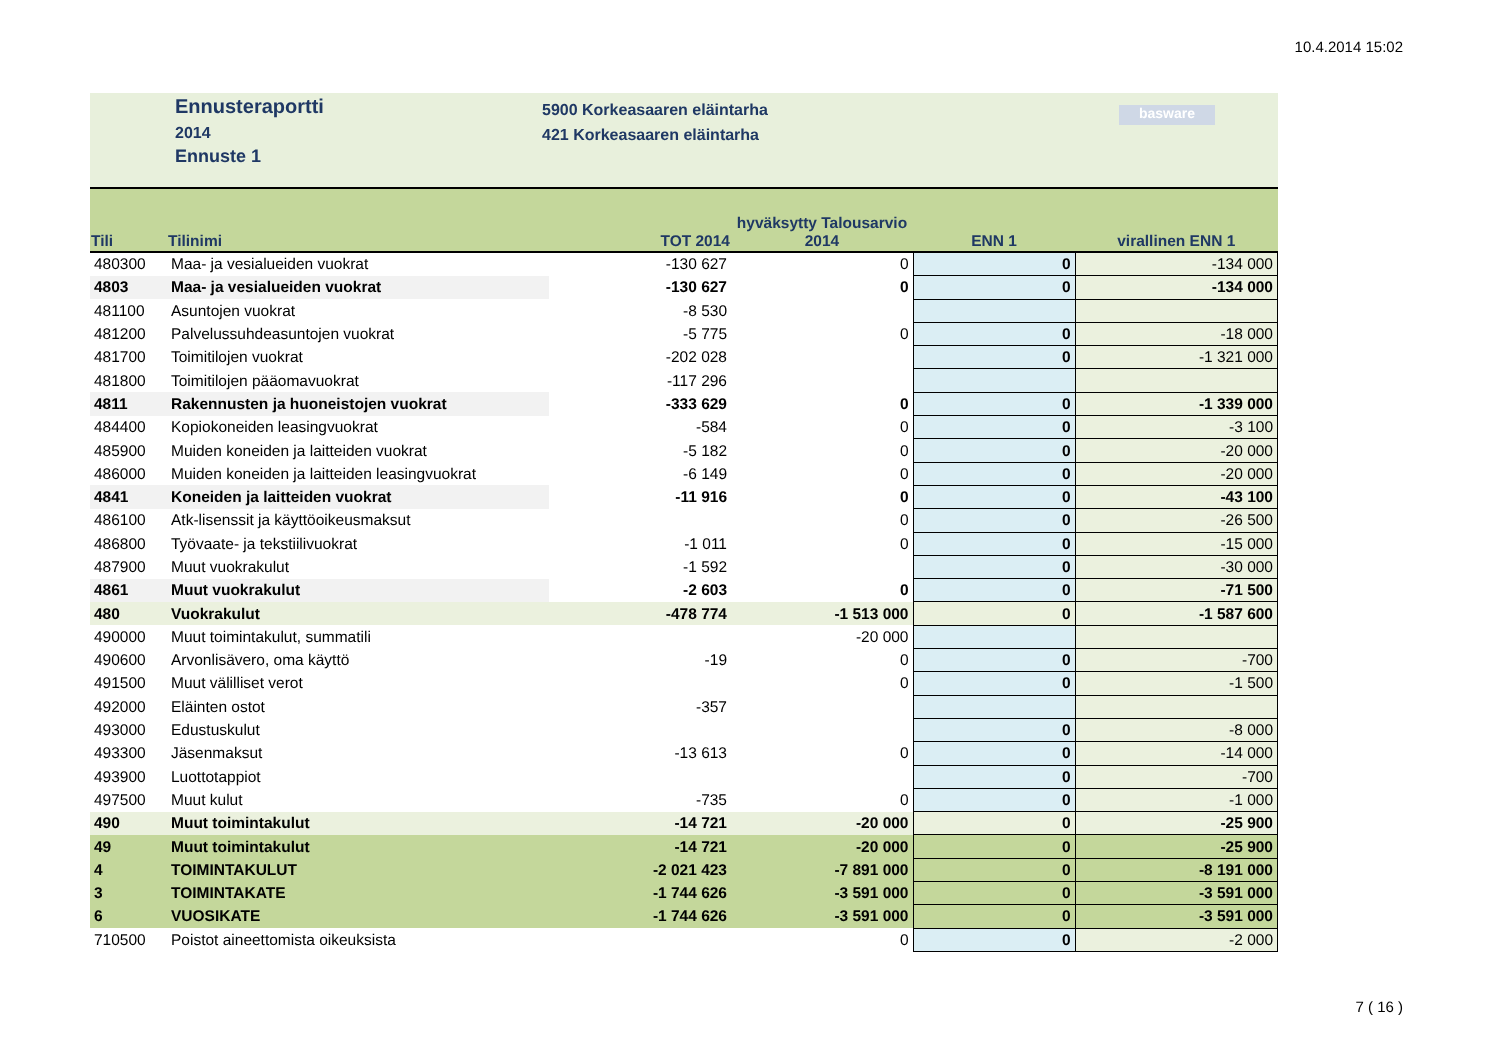10.4.2014 15:02
Ennusteraportti
2014
Ennuste 1
5900 Korkeasaaren eläintarha
421 Korkeasaaren eläintarha
basware
| Tili | Tilinimi | TOT 2014 | hyväksytty Talousarvio 2014 | ENN 1 | virallinen ENN 1 |
| --- | --- | --- | --- | --- | --- |
| 480300 | Maa- ja vesialueiden vuokrat | -130 627 | 0 | 0 | -134 000 |
| 4803 | Maa- ja vesialueiden vuokrat | -130 627 | 0 | 0 | -134 000 |
| 481100 | Asuntojen vuokrat | -8 530 | | | |
| 481200 | Palvelussuhdeasuntojen vuokrat | -5 775 | 0 | 0 | -18 000 |
| 481700 | Toimitilojen vuokrat | -202 028 | | 0 | -1 321 000 |
| 481800 | Toimitilojen pääomavuokrat | -117 296 | | | |
| 4811 | Rakennusten ja huoneistojen vuokrat | -333 629 | 0 | 0 | -1 339 000 |
| 484400 | Kopiokoneiden leasingvuokrat | -584 | 0 | 0 | -3 100 |
| 485900 | Muiden koneiden ja laitteiden vuokrat | -5 182 | 0 | 0 | -20 000 |
| 486000 | Muiden koneiden ja laitteiden leasingvuokrat | -6 149 | 0 | 0 | -20 000 |
| 4841 | Koneiden ja laitteiden vuokrat | -11 916 | 0 | 0 | -43 100 |
| 486100 | Atk-lisenssit ja käyttöoikeusmaksut | | 0 | 0 | -26 500 |
| 486800 | Työvaate- ja tekstiilivuokrat | -1 011 | 0 | 0 | -15 000 |
| 487900 | Muut vuokrakulut | -1 592 | | 0 | -30 000 |
| 4861 | Muut vuokrakulut | -2 603 | 0 | 0 | -71 500 |
| 480 | Vuokrakulut | -478 774 | -1 513 000 | 0 | -1 587 600 |
| 490000 | Muut toimintakulut, summatili | | -20 000 | | |
| 490600 | Arvonlisävero, oma käyttö | -19 | 0 | 0 | -700 |
| 491500 | Muut välilliset verot | | 0 | 0 | -1 500 |
| 492000 | Eläinten ostot | -357 | | | |
| 493000 | Edustuskulut | | | 0 | -8 000 |
| 493300 | Jäsenmaksut | -13 613 | 0 | 0 | -14 000 |
| 493900 | Luottotappiot | | | 0 | -700 |
| 497500 | Muut kulut | -735 | 0 | 0 | -1 000 |
| 490 | Muut toimintakulut | -14 721 | -20 000 | 0 | -25 900 |
| 49 | Muut toimintakulut | -14 721 | -20 000 | 0 | -25 900 |
| 4 | TOIMINTAKULUT | -2 021 423 | -7 891 000 | 0 | -8 191 000 |
| 3 | TOIMINTAKATE | -1 744 626 | -3 591 000 | 0 | -3 591 000 |
| 6 | VUOSIKATE | -1 744 626 | -3 591 000 | 0 | -3 591 000 |
| 710500 | Poistot aineettomista oikeuksista | | 0 | 0 | -2 000 |
7 ( 16 )